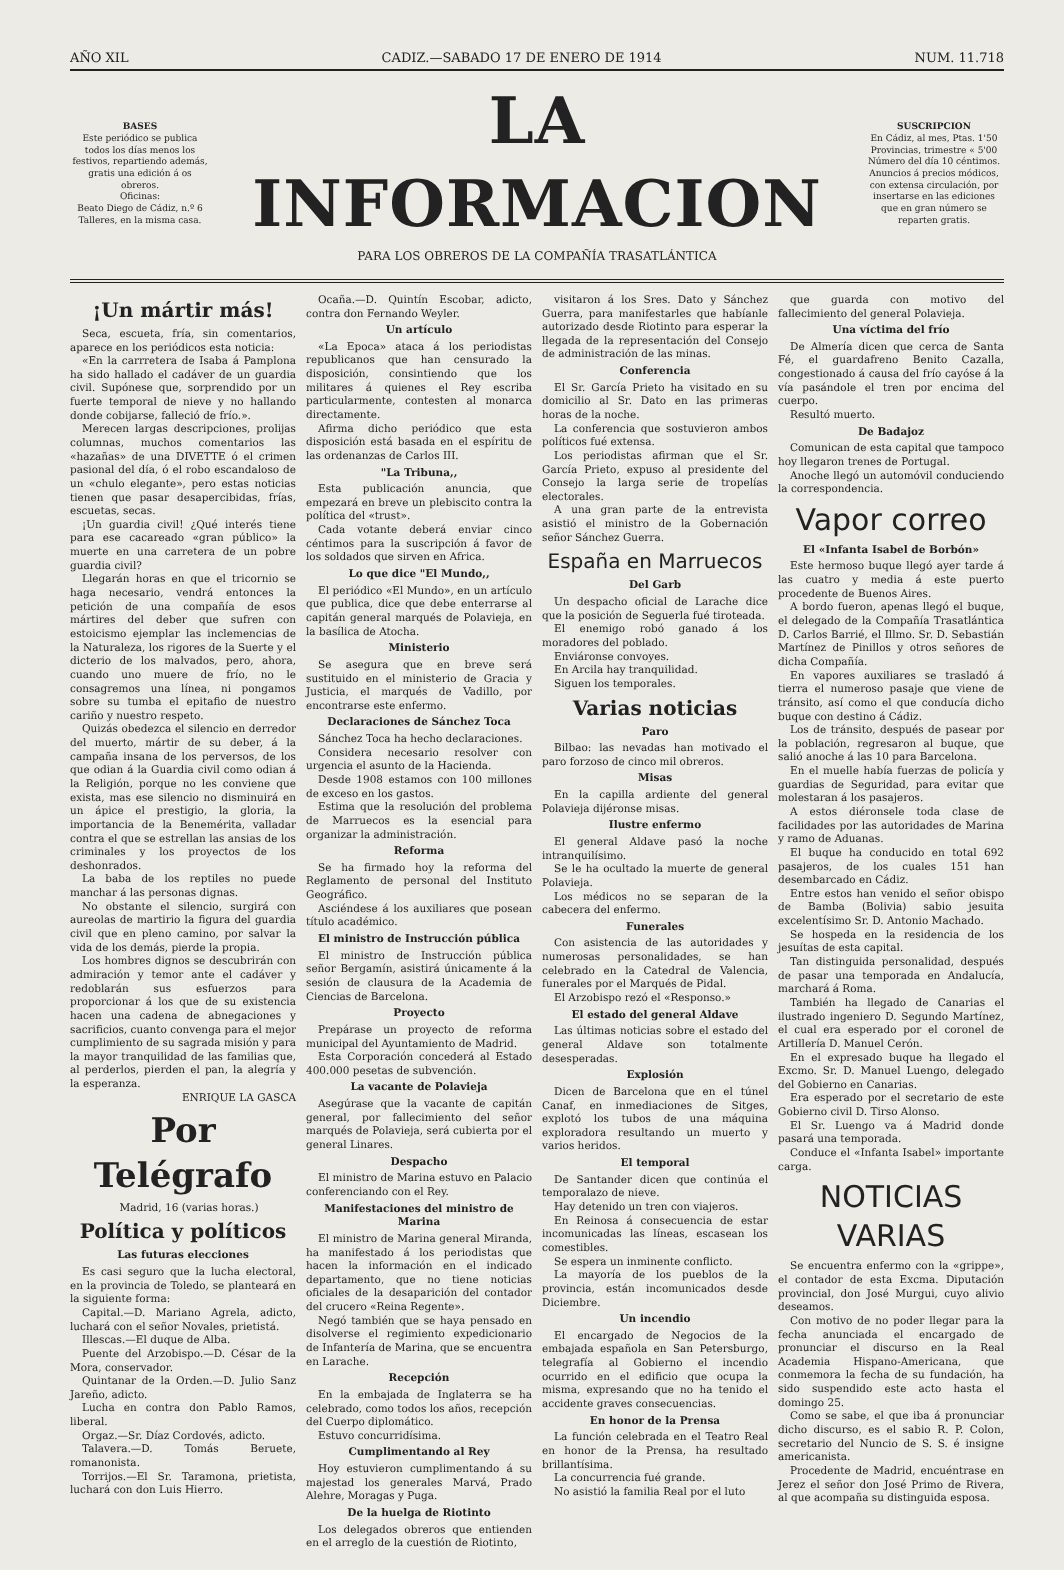AÑO XIL CADIZ.—SABADO 17 DE ENERO DE 1914 NUM. 11.718
BASES
Este periódico se publica todos los días menos los festivos, repartiendo además, gratis una edición á os obreros.
Oficinas:
Beato Diego de Cádiz, n.º 6
Talleres, en la misma casa.
LA INFORMACION
PARA LOS OBREROS DE LA COMPAÑÍA TRASATLÁNTICA
SUSCRIPCION
En Cádiz, al mes, Ptas. 1'50
Provincias, trimestre « 5'00
Número del día 10 céntimos.
Anuncios á precios módicos, con extensa circulación, por insertarse en las ediciones que en gran número se reparten gratis.
¡Un mártir más!
Seca, escueta, fría, sin comentarios, aparece en los periódicos esta noticia:
«En la carrretera de Isaba á Pamplona ha sido hallado el cadáver de un guardia civil. Supónese que, sorprendido por un fuerte temporal de nieve y no hallando donde cobijarse, falleció de frío.».
Merecen largas descripciones, prolijas columnas, muchos comentarios las «hazañas» de una DIVETTE ó el crimen pasional del día, ó el robo escandaloso de un «chulo elegante», pero estas noticias tienen que pasar desapercibidas, frías, escuetas, secas.
¡Un guardia civil! ¿Qué interés tiene para ese cacareado «gran público» la muerte en una carretera de un pobre guardia civil?
Llegarán horas en que el tricornio se haga necesario, vendrá entonces la petición de una compañía de esos mártires del deber que sufren con estoicismo ejemplar las inclemencias de la Naturaleza, los rigores de la Suerte y el dicterio de los malvados, pero, ahora, cuando uno muere de frío, no le consagremos una línea, ni pongamos sobre su tumba el epitafio de nuestro cariño y nuestro respeto.
Quizás obedezca el silencio en derredor del muerto, mártir de su deber, á la campaña insana de los perversos, de los que odian á la Guardia civil como odian á la Religión, porque no les conviene que exista, mas ese silencio no disminuirá en un ápice el prestigio, la gloria, la importancia de la Benemérita, valladar contra el que se estrellan las ansias de los criminales y los proyectos de los deshonrados.
La baba de los reptiles no puede manchar á las personas dignas.
No obstante el silencio, surgirá con aureolas de martirio la figura del guardia civil que en pleno camino, por salvar la vida de los demás, pierde la propia.
Los hombres dignos se descubrirán con admiración y temor ante el cadáver y redoblarán sus esfuerzos para proporcionar á los que de su existencia hacen una cadena de abnegaciones y sacrificios, cuanto convenga para el mejor cumplimiento de su sagrada misión y para la mayor tranquilidad de las familias que, al perderlos, pierden el pan, la alegría y la esperanza.
ENRIQUE LA GASCA
Por Telégrafo
Madrid, 16 (varias horas.)
Política y políticos
Las futuras elecciones
Es casi seguro que la lucha electoral, en la provincia de Toledo, se planteará en la siguiente forma:
Capital.—D. Mariano Agrela, adicto, luchará con el señor Novales, prietistá.
Illescas.—El duque de Alba.
Puente del Arzobispo.—D. César de la Mora, conservador.
Quintanar de la Orden.—D. Julio Sanz Jareño, adicto.
Lucha en contra don Pablo Ramos, liberal.
Orgaz.—Sr. Díaz Cordovés, adicto.
Talavera.—D. Tomás Beruete, romanonista.
Torrijos.—El Sr. Taramona, prietista, luchará con don Luis Hierro.
Ocaña.—D. Quintín Escobar, adicto, contra don Fernando Weyler.
Un artículo
«La Epoca» ataca á los periodistas republicanos que han censurado la disposición, consintiendo que los militares á quienes el Rey escriba particularmente, contesten al monarca directamente.
Afirma dicho periódico que esta disposición está basada en el espíritu de las ordenanzas de Carlos III.
"La Tribuna,,
Esta publicación anuncia, que empezará en breve un plebiscito contra la política del «trust».
Cada votante deberá enviar cinco céntimos para la suscripción á favor de los soldados que sirven en Africa.
Lo que dice "El Mundo,,
El periódico «El Mundo», en un artículo que publica, dice que debe enterrarse al capitán general marqués de Polavieja, en la basílica de Atocha.
Ministerio
Se asegura que en breve será sustituido en el ministerio de Gracia y Justicia, el marqués de Vadillo, por encontrarse este enfermo.
Declaraciones de Sánchez Toca
Sánchez Toca ha hecho declaraciones.
Considera necesario resolver con urgencia el asunto de la Hacienda.
Desde 1908 estamos con 100 millones de exceso en los gastos.
Estima que la resolución del problema de Marruecos es la esencial para organizar la administración.
Reforma
Se ha firmado hoy la reforma del Reglamento de personal del Instituto Geográfico.
Asciéndese á los auxiliares que posean título académico.
El ministro de Instrucción pública
El ministro de Instrucción pública señor Bergamín, asistirá únicamente á la sesión de clausura de la Academia de Ciencias de Barcelona.
Proyecto
Prepárase un proyecto de reforma municipal del Ayuntamiento de Madrid.
Esta Corporación concederá al Estado 400.000 pesetas de subvención.
La vacante de Polavieja
Asegúrase que la vacante de capitán general, por fallecimiento del señor marqués de Polavieja, será cubierta por el general Linares.
Despacho
El ministro de Marina estuvo en Palacio conferenciando con el Rey.
Manifestaciones del ministro de Marina
El ministro de Marina general Miranda, ha manifestado á los periodistas que hacen la información en el indicado departamento, que no tiene noticias oficiales de la desaparición del contador del crucero «Reina Regente».
Negó también que se haya pensado en disolverse el regimiento expedicionario de Infantería de Marina, que se encuentra en Larache.
Recepción
En la embajada de Inglaterra se ha celebrado, como todos los años, recepción del Cuerpo diplomático.
Estuvo concurridísima.
Cumplimentando al Rey
Hoy estuvieron cumplimentando á su majestad los generales Marvá, Prado Alehre, Moragas y Puga.
De la huelga de Riotinto
Los delegados obreros que entienden en el arreglo de la cuestión de Riotinto,
visitaron á los Sres. Dato y Sánchez Guerra, para manifestarles que habíanle autorizado desde Riotinto para esperar la llegada de la representación del Consejo de administración de las minas.
Conferencia
El Sr. García Prieto ha visitado en su domicilio al Sr. Dato en las primeras horas de la noche.
La conferencia que sostuvieron ambos políticos fué extensa.
Los periodistas afirman que el Sr. García Prieto, expuso al presidente del Consejo la larga serie de tropelías electorales.
A una gran parte de la entrevista asistió el ministro de la Gobernación señor Sánchez Guerra.
España en Marruecos
Del Garb
Un despacho oficial de Larache dice que la posición de Seguerla fué tiroteada.
El enemigo robó ganado á los moradores del poblado.
Enviáronse convoyes.
En Arcila hay tranquilidad.
Siguen los temporales.
Varias noticias
Paro
Bilbao: las nevadas han motivado el paro forzoso de cinco mil obreros.
Misas
En la capilla ardiente del general Polavieja dijéronse misas.
Ilustre enfermo
El general Aldave pasó la noche intranquilísimo.
Se le ha ocultado la muerte de general Polavieja.
Los médicos no se separan de la cabecera del enfermo.
Funerales
Con asistencia de las autoridades y numerosas personalidades, se han celebrado en la Catedral de Valencia, funerales por el Marqués de Pidal.
El Arzobispo rezó el «Responso.»
El estado del general Aldave
Las últimas noticias sobre el estado del general Aldave son totalmente desesperadas.
Explosión
Dicen de Barcelona que en el túnel Canaf, en inmediaciones de Sitges, explotó los tubos de una máquina exploradora resultando un muerto y varios heridos.
El temporal
De Santander dicen que continúa el temporalazo de nieve.
Hay detenido un tren con viajeros.
En Reinosa á consecuencia de estar incomunicadas las líneas, escasean los comestibles.
Se espera un inminente conflicto.
La mayoría de los pueblos de la provincia, están incomunicados desde Diciembre.
Un incendio
El encargado de Negocios de la embajada española en San Petersburgo, telegrafía al Gobierno el incendio ocurrido en el edificio que ocupa la misma, expresando que no ha tenido el accidente graves consecuencias.
En honor de la Prensa
La función celebrada en el Teatro Real en honor de la Prensa, ha resultado brillantísima.
La concurrencia fué grande.
No asistió la familia Real por el luto
que guarda con motivo del fallecimiento del general Polavieja.
Una víctima del frío
De Almería dicen que cerca de Santa Fé, el guardafreno Benito Cazalla, congestionado á causa del frío cayóse á la vía pasándole el tren por encima del cuerpo.
Resultó muerto.
De Badajoz
Comunican de esta capital que tampoco hoy llegaron trenes de Portugal.
Anoche llegó un automóvil conduciendo la correspondencia.
Vapor correo
El «Infanta Isabel de Borbón»
Este hermoso buque llegó ayer tarde á las cuatro y media á este puerto procedente de Buenos Aires.
A bordo fueron, apenas llegó el buque, el delegado de la Compañía Trasatlántica D. Carlos Barrié, el Illmo. Sr. D. Sebastián Martínez de Pinillos y otros señores de dicha Compañía.
En vapores auxiliares se trasladó á tierra el numeroso pasaje que viene de tránsito, así como el que conducía dicho buque con destino á Cádiz.
Los de tránsito, después de pasear por la población, regresaron al buque, que salió anoche á las 10 para Barcelona.
En el muelle había fuerzas de policía y guardias de Seguridad, para evitar que molestaran á los pasajeros.
A estos diéronsele toda clase de facilidades por las autoridades de Marina y ramo de Aduanas.
El buque ha conducido en total 692 pasajeros, de los cuales 151 han desembarcado en Cádiz.
Entre estos han venido el señor obispo de Bamba (Bolivia) sabio jesuita excelentísimo Sr. D. Antonio Machado.
Se hospeda en la residencia de los jesuítas de esta capital.
Tan distinguida personalidad, después de pasar una temporada en Andalucía, marchará á Roma.
También ha llegado de Canarias el ilustrado ingeniero D. Segundo Martínez, el cual era esperado por el coronel de Artillería D. Manuel Cerón.
En el expresado buque ha llegado el Excmo. Sr. D. Manuel Luengo, delegado del Gobierno en Canarias.
Era esperado por el secretario de este Gobierno civil D. Tirso Alonso.
El Sr. Luengo va á Madrid donde pasará una temporada.
Conduce el «Infanta Isabel» importante carga.
NOTICIAS VARIAS
Se encuentra enfermo con la «grippe», el contador de esta Excma. Diputación provincial, don José Murgui, cuyo alivio deseamos.
Con motivo de no poder llegar para la fecha anunciada el encargado de pronunciar el discurso en la Real Academia Hispano-Americana, que conmemora la fecha de su fundación, ha sido suspendido este acto hasta el domingo 25.
Como se sabe, el que iba á pronunciar dicho discurso, es el sabio R. P. Colon, secretario del Nuncio de S. S. é insigne americanista.
Procedente de Madrid, encuéntrase en Jerez el señor don José Primo de Rivera, al que acompaña su distinguida esposa.